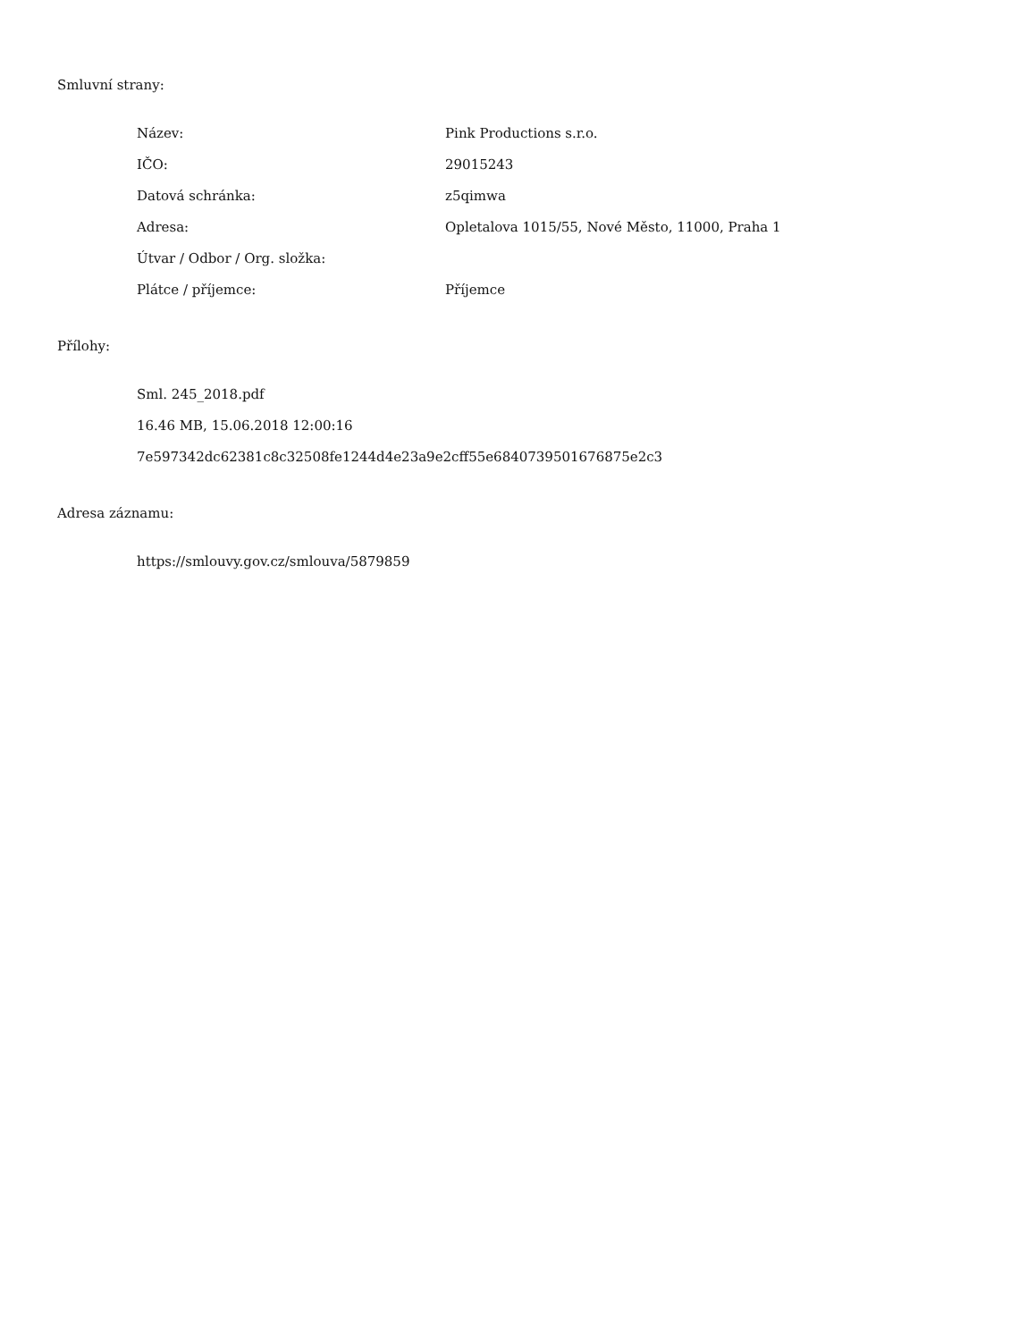Smluvní strany:
| Název: | Pink Productions s.r.o. |
| IČO: | 29015243 |
| Datová schránka: | z5qimwa |
| Adresa: | Opletalova 1015/55, Nové Město, 11000, Praha 1 |
| Útvar / Odbor / Org. složka: | |
| Plátce / příjemce: | Příjemce |
Přílohy:
Sml. 245_2018.pdf
16.46 MB, 15.06.2018 12:00:16
7e597342dc62381c8c32508fe1244d4e23a9e2cff55e6840739501676875e2c3
Adresa záznamu:
https://smlouvy.gov.cz/smlouva/5879859